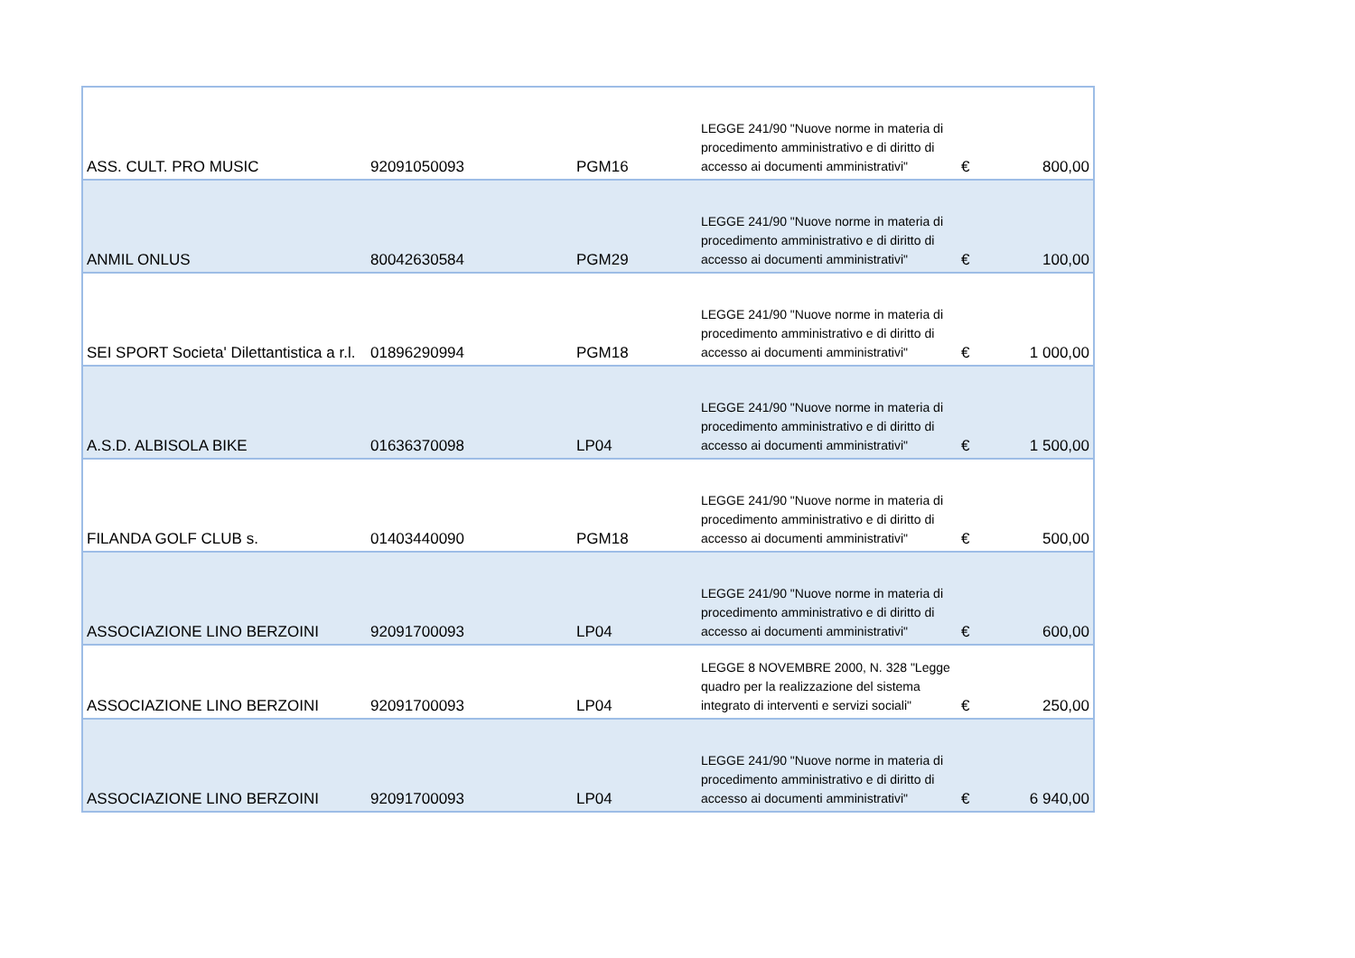| ASS. CULT. PRO MUSIC | 92091050093 | PGM16 | LEGGE 241/90 "Nuove norme in materia di procedimento amministrativo e di diritto di accesso ai documenti amministrativi" | € | 800,00 |
| ANMIL ONLUS | 80042630584 | PGM29 | LEGGE 241/90 "Nuove norme in materia di procedimento amministrativo e di diritto di accesso ai documenti amministrativi" | € | 100,00 |
| SEI SPORT Societa' Dilettantistica a r.l. | 01896290994 | PGM18 | LEGGE 241/90 "Nuove norme in materia di procedimento amministrativo e di diritto di accesso ai documenti amministrativi" | € | 1 000,00 |
| A.S.D. ALBISOLA BIKE | 01636370098 | LP04 | LEGGE 241/90 "Nuove norme in materia di procedimento amministrativo e di diritto di accesso ai documenti amministrativi" | € | 1 500,00 |
| FILANDA GOLF CLUB s. | 01403440090 | PGM18 | LEGGE 241/90 "Nuove norme in materia di procedimento amministrativo e di diritto di accesso ai documenti amministrativi" | € | 500,00 |
| ASSOCIAZIONE LINO BERZOINI | 92091700093 | LP04 | LEGGE 241/90 "Nuove norme in materia di procedimento amministrativo e di diritto di accesso ai documenti amministrativi" | € | 600,00 |
| ASSOCIAZIONE LINO BERZOINI | 92091700093 | LP04 | LEGGE 8 NOVEMBRE 2000, N. 328 "Legge quadro per la realizzazione del sistema integrato di interventi e servizi sociali" | € | 250,00 |
| ASSOCIAZIONE LINO BERZOINI | 92091700093 | LP04 | LEGGE 241/90 "Nuove norme in materia di procedimento amministrativo e di diritto di accesso ai documenti amministrativi" | € | 6 940,00 |